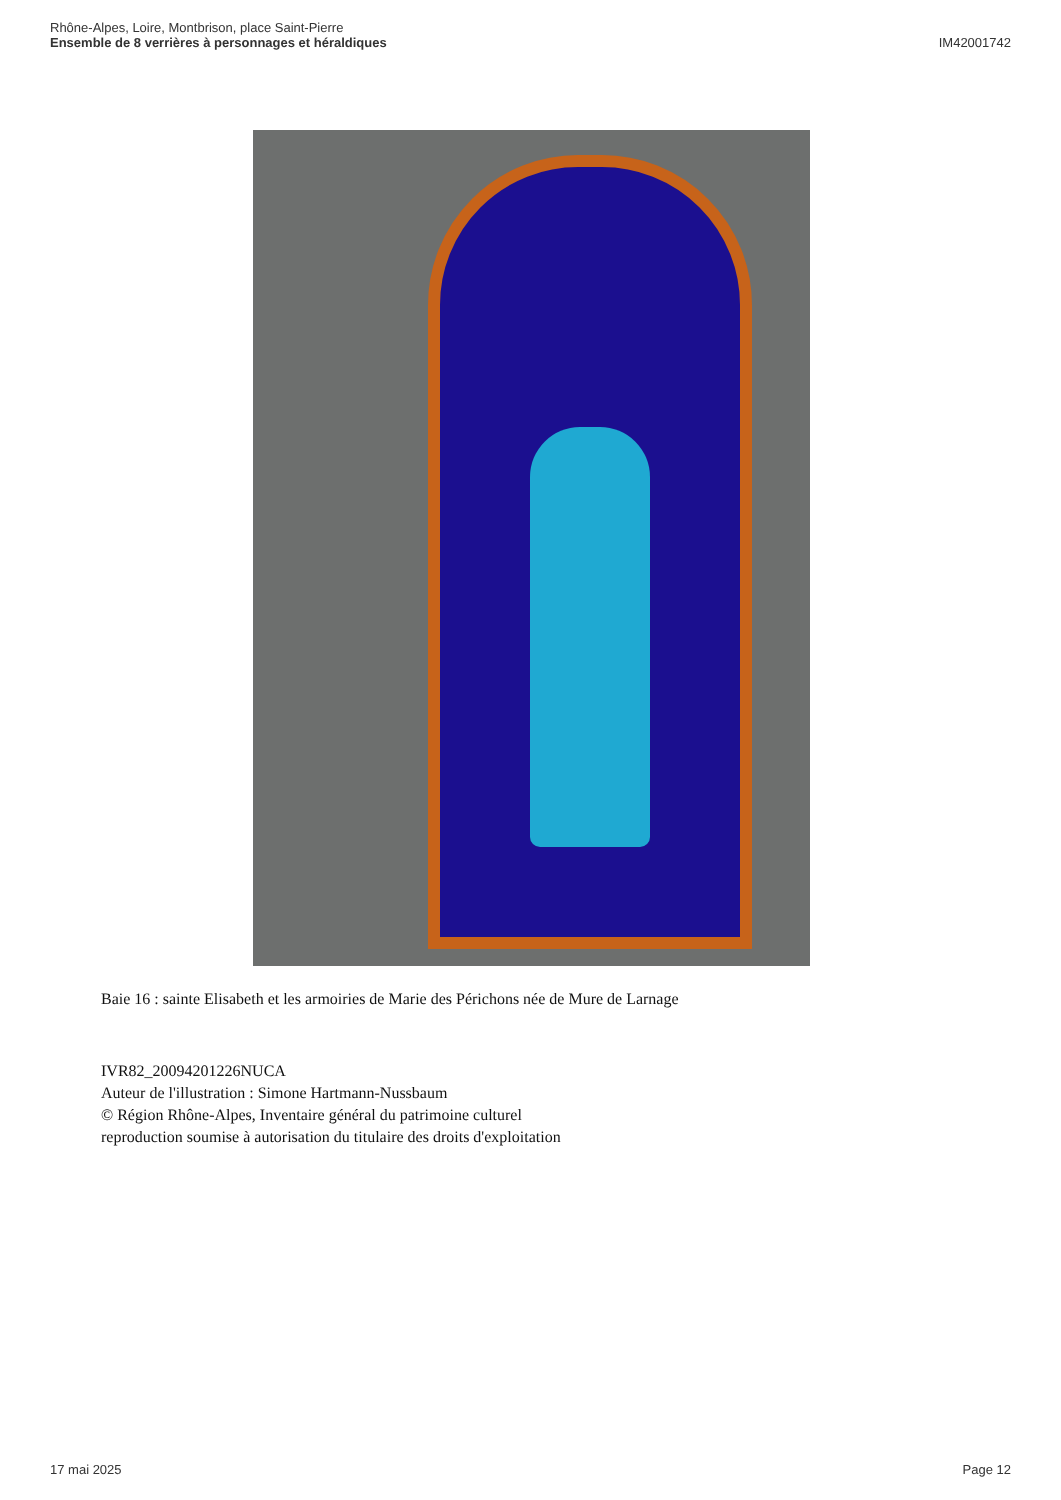Rhône-Alpes, Loire, Montbrison, place Saint-Pierre
Ensemble de 8 verrières à personnages et héraldiques
IM42001742
Baie 16 : sainte Elisabeth et les armoiries de Marie des Périchons née de Mure de Larnage
IVR82_20094201226NUCA
Auteur de l'illustration : Simone Hartmann-Nussbaum
© Région Rhône-Alpes, Inventaire général du patrimoine culturel
reproduction soumise à autorisation du titulaire des droits d'exploitation
17 mai 2025 Page 12